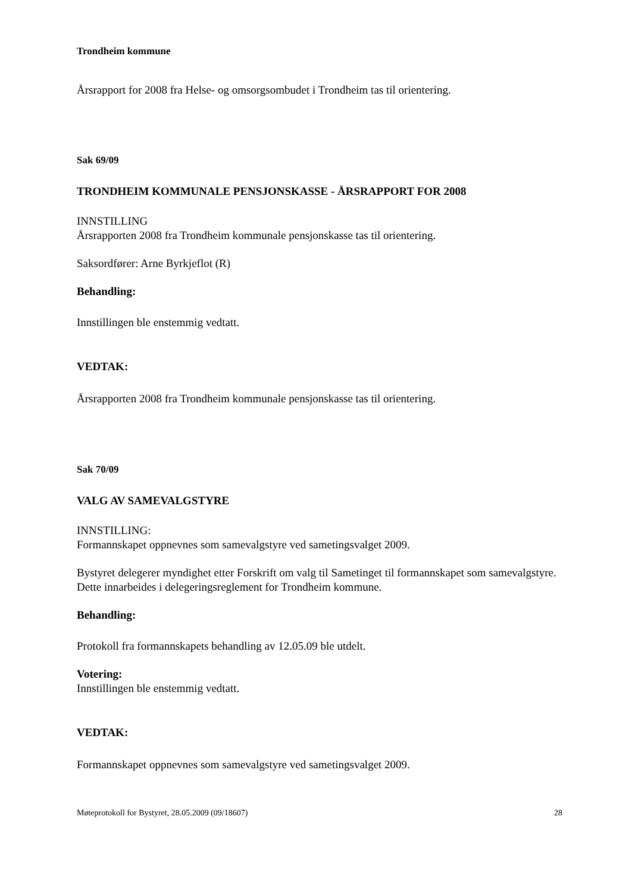Trondheim kommune
Årsrapport for 2008 fra Helse- og omsorgsombudet i Trondheim tas til orientering.
Sak 69/09
TRONDHEIM KOMMUNALE PENSJONSKASSE - ÅRSRAPPORT FOR 2008
INNSTILLING
Årsrapporten 2008 fra Trondheim kommunale pensjonskasse tas til orientering.
Saksordfører: Arne Byrkjeflot (R)
Behandling:
Innstillingen ble enstemmig vedtatt.
VEDTAK:
Årsrapporten 2008 fra Trondheim kommunale pensjonskasse tas til orientering.
Sak 70/09
VALG AV SAMEVALGSTYRE
INNSTILLING:
Formannskapet oppnevnes som samevalgstyre ved sametingsvalget 2009.
Bystyret delegerer myndighet etter Forskrift om valg til Sametinget til formannskapet som samevalgstyre. Dette innarbeides i delegeringsreglement for Trondheim kommune.
Behandling:
Protokoll fra formannskapets behandling av 12.05.09 ble utdelt.
Votering:
Innstillingen ble enstemmig vedtatt.
VEDTAK:
Formannskapet oppnevnes som samevalgstyre ved sametingsvalget 2009.
Møteprotokoll for Bystyret, 28.05.2009 (09/18607) 28